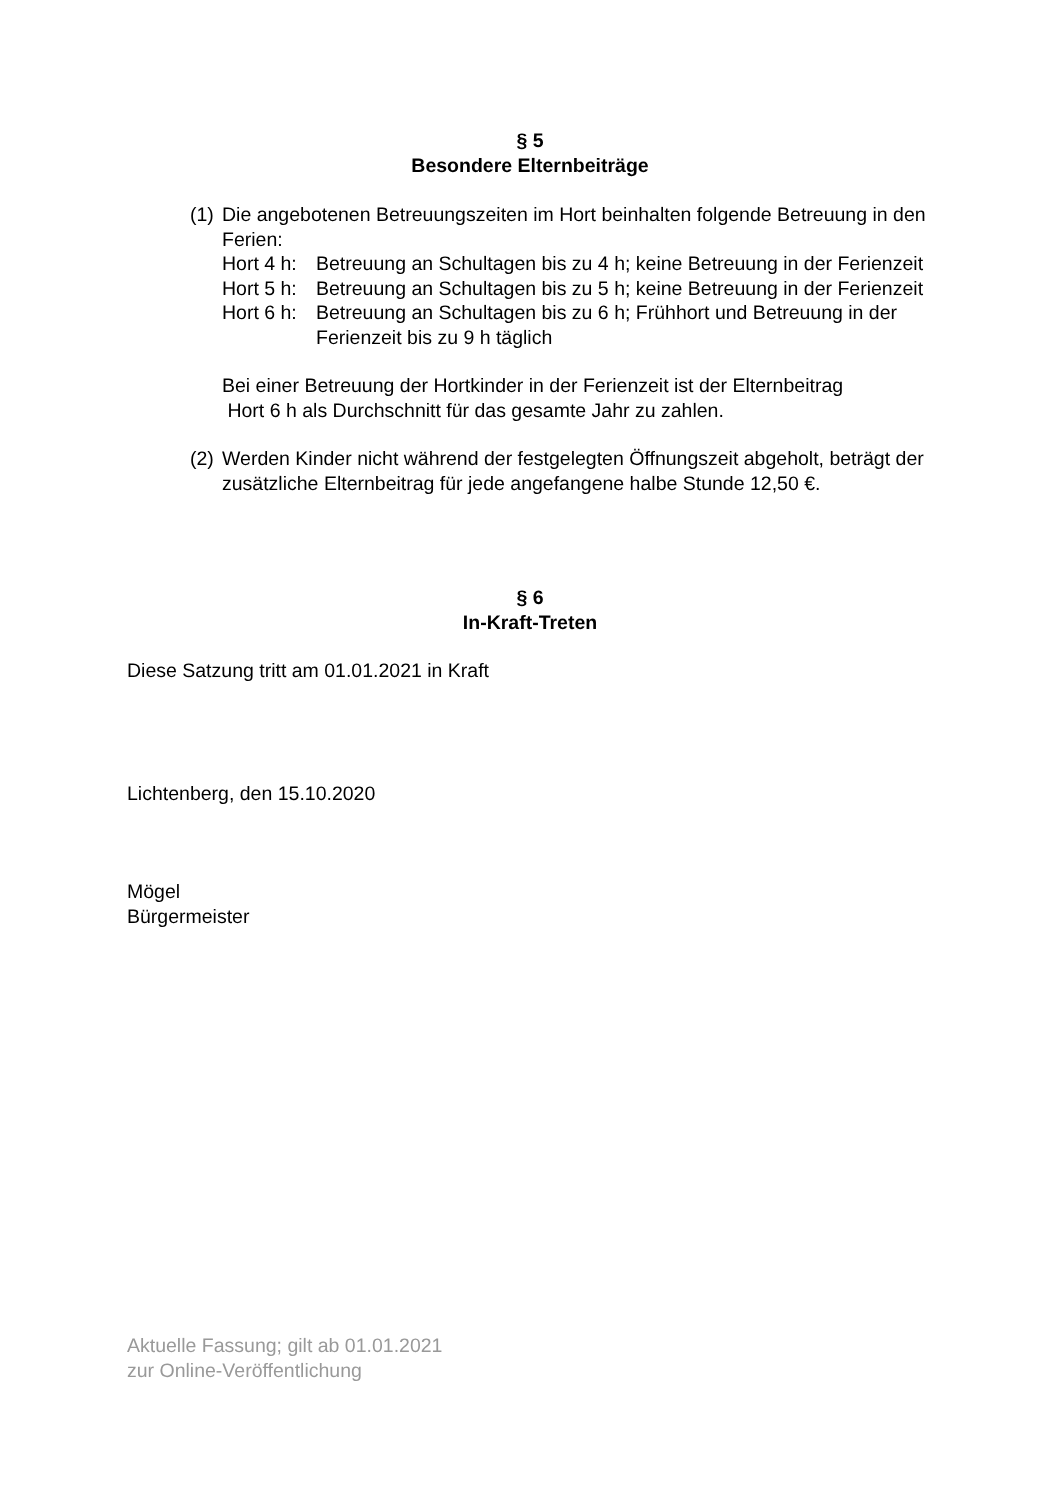§ 5
Besondere Elternbeiträge
(1)
Die angebotenen Betreuungszeiten im Hort beinhalten folgende Betreuung in den Ferien:
Hort 4 h:
Betreuung an Schultagen bis zu 4 h; keine Betreuung in der Ferienzeit
Hort 5 h:
Betreuung an Schultagen bis zu 5 h; keine Betreuung in der Ferienzeit
Hort 6 h:
Betreuung an Schultagen bis zu 6 h; Frühhort und Betreuung in der Ferienzeit bis zu 9 h täglich
Bei einer Betreuung der Hortkinder in der Ferienzeit ist der Elternbeitrag
Hort 6 h als Durchschnitt für das gesamte Jahr zu zahlen.
(2)
Werden Kinder nicht während der festgelegten Öffnungszeit abgeholt, beträgt der zusätzliche Elternbeitrag für jede angefangene halbe Stunde 12,50 €.
§ 6
In-Kraft-Treten
Diese Satzung tritt am 01.01.2021 in Kraft
Lichtenberg, den 15.10.2020
Mögel
Bürgermeister
Aktuelle Fassung; gilt ab 01.01.2021
zur Online-Veröffentlichung